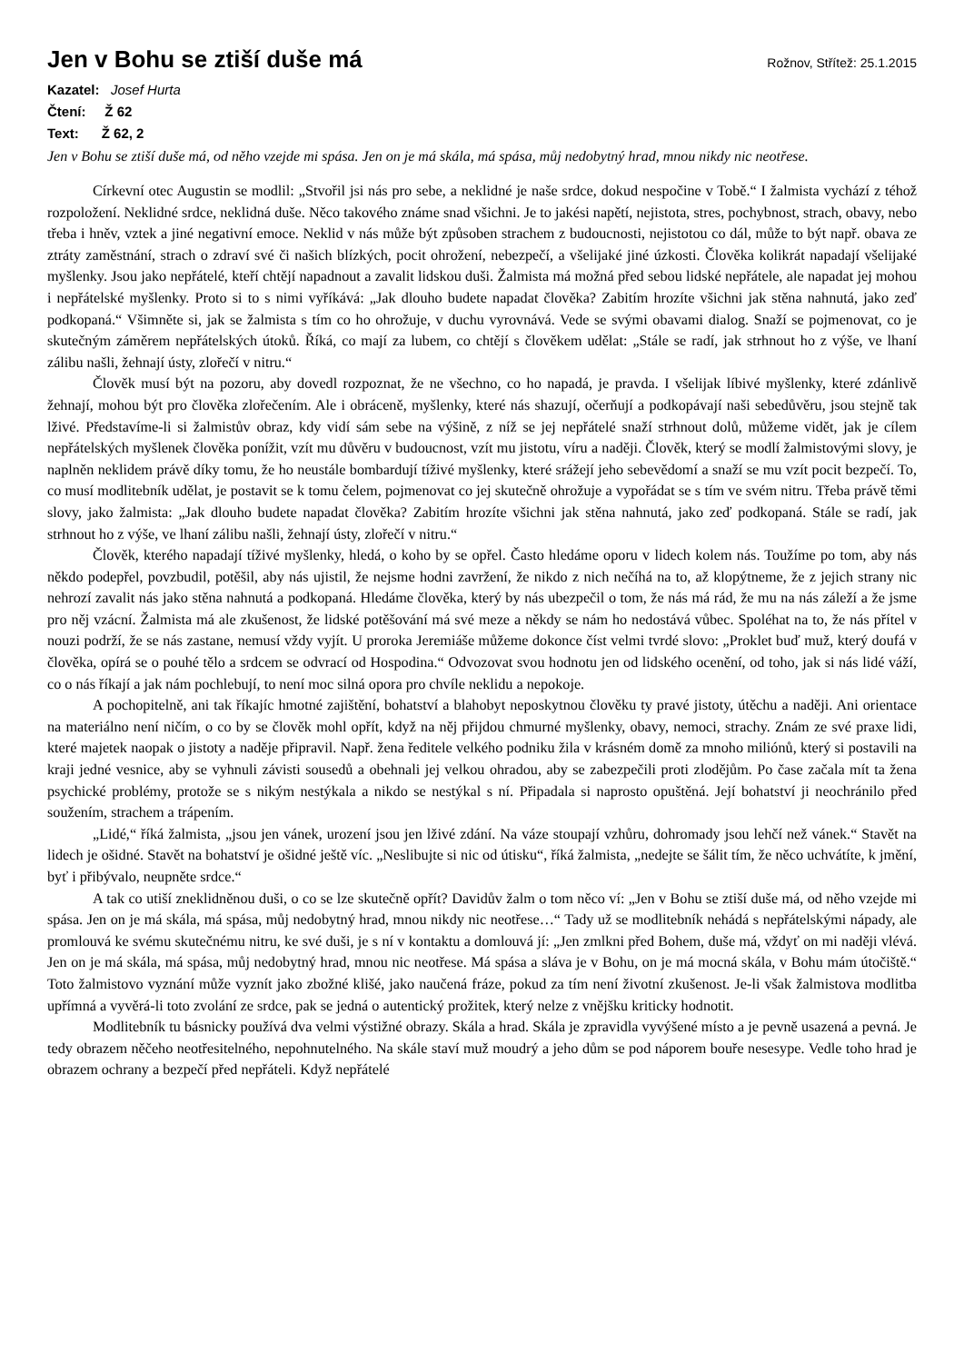Jen v Bohu se ztiší duše má
Rožnov, Střítež: 25.1.2015
Kazatel: Josef Hurta
Čtení: Ž 62
Text: Ž 62, 2
Jen v Bohu se ztiší duše má, od něho vzejde mi spása. Jen on je má skála, má spása, můj nedobytný hrad, mnou nikdy nic neotřese.
Církevní otec Augustin se modlil: „Stvořil jsi nás pro sebe, a neklidné je naše srdce, dokud nespočine v Tobě.“ I žalmista vychází z téhož rozpoložení. Neklidné srdce, neklidná duše. Něco takového známe snad všichni. Je to jakési napětí, nejistota, stres, pochybnost, strach, obavy, nebo třeba i hněv, vztek a jiné negativní emoce. Neklid v nás může být způsoben strachem z budoucnosti, nejistotou co dál, může to být např. obava ze ztráty zaměstnání, strach o zdraví své či našich blízkých, pocit ohrožení, nebezpečí, a všelijaké jiné úzkosti. Člověka kolikrát napadají všelijaké myšlenky. Jsou jako nepřátelé, kteří chtějí napadnout a zavalit lidskou duši. Žalmista má možná před sebou lidské nepřátele, ale napadat jej mohou i nepřátelské myšlenky. Proto si to s nimi vyříkává: „Jak dlouho budete napadat člověka? Zabitím hrozíte všichni jak stěna nahnutá, jako zeď podkopaná.“ Všimněte si, jak se žalmista s tím co ho ohrožuje, v duchu vyrovnává. Vede se svými obavami dialog. Snaží se pojmenovat, co je skutečným záměrem nepřátelských útoků. Říká, co mají za lubem, co chtějí s člověkem udělat: „Stále se radí, jak strhnout ho z výše, ve lhaní zálibu našli, žehnají ústy, zlořečí v nitru.“
Člověk musí být na pozoru, aby dovedl rozpoznat, že ne všechno, co ho napadá, je pravda. I všelijak líbivé myšlenky, které zdánlivě žehnají, mohou být pro člověka zlořečením. Ale i obráceně, myšlenky, které nás shazují, očerňují a podkopávají naši sebedůvěru, jsou stejně tak lživé. Představíme-li si žalmistův obraz, kdy vidí sám sebe na výšině, z níž se jej nepřátelé snaží strhnout dolů, můžeme vidět, jak je cílem nepřátelských myšlenek člověka ponížit, vzít mu důvěru v budoucnost, vzít mu jistotu, víru a naději. Člověk, který se modlí žalmistovými slovy, je naplněn neklidem právě díky tomu, že ho neustále bombardují tíživé myšlenky, které srážejí jeho sebevědomí a snaží se mu vzít pocit bezpečí. To, co musí modlitebník udělat, je postavit se k tomu čelem, pojmenovat co jej skutečně ohrožuje a vypořádat se s tím ve svém nitru. Třeba právě těmi slovy, jako žalmista: „Jak dlouho budete napadat člověka? Zabitím hrozíte všichni jak stěna nahnutá, jako zeď podkopaná. Stále se radí, jak strhnout ho z výše, ve lhaní zálibu našli, žehnají ústy, zlořečí v nitru.“
Člověk, kterého napadají tíživé myšlenky, hledá, o koho by se opřel. Často hledáme oporu v lidech kolem nás. Toužíme po tom, aby nás někdo podepřel, povzbudil, potěšil, aby nás ujistil, že nejsme hodni zavržení, že nikdo z nich nečíhá na to, až klopýtneme, že z jejich strany nic nehrozí zavalit nás jako stěna nahnutá a podkopaná. Hledáme člověka, který by nás ubezpečil o tom, že nás má rád, že mu na nás záleží a že jsme pro něj vzácní. Žalmista má ale zkušenost, že lidské potěšování má své meze a někdy se nám ho nedostává vůbec. Spoléhat na to, že nás přítel v nouzi podrží, že se nás zastane, nemusí vždy vyjít. U proroka Jeremiáše můžeme dokonce číst velmi tvrdé slovo: „Proklet buď muž, který doufá v člověka, opírá se o pouhé tělo a srdcem se odvrací od Hospodina.“ Odvozovat svou hodnotu jen od lidského ocenění, od toho, jak si nás lidé váží, co o nás říkají a jak nám pochlebují, to není moc silná opora pro chvíle neklidu a nepokoje.
A pochopitelně, ani tak říkajíc hmotné zajištění, bohatství a blahobyt neposkytnou člověku ty pravé jistoty, útěchu a naději. Ani orientace na materiálno není ničím, o co by se člověk mohl opřít, když na něj přijdou chmurné myšlenky, obavy, nemoci, strachy. Znám ze své praxe lidi, které majetek naopak o jistoty a naděje připravil. Např. žena ředitele velkého podniku žila v krásném domě za mnoho miliónů, který si postavili na kraji jedné vesnice, aby se vyhnuli závisti sousedů a obehnali jej velkou ohradou, aby se zabezpečili proti zlodějům. Po čase začala mít ta žena psychické problémy, protože se s nikým nestýkala a nikdo se nestýkal s ní. Připadala si naprosto opuštěná. Její bohatství ji neochránilo před soužením, strachem a trápením.
„Lidé,“ říká žalmista, „jsou jen vánek, urození jsou jen lživé zdání. Na váze stoupají vzhůru, dohromady jsou lehčí než vánek.“ Stavět na lidech je ošidné. Stavět na bohatství je ošidné ještě víc. „Neslibujte si nic od útisku“, říká žalmista, „nedejte se šálit tím, že něco uchvátíte, k jmění, byť i přibývalo, neupněte srdce.“
A tak co utiší zneklidněnou duši, o co se lze skutečně opřít? Davidův žalm o tom něco ví: „Jen v Bohu se ztiší duše má, od něho vzejde mi spása. Jen on je má skála, má spása, můj nedobytný hrad, mnou nikdy nic neotřese…“ Tady už se modlitebník nehádá s nepřátelskými nápady, ale promlouvá ke svému skutečnému nitru, ke své duši, je s ní v kontaktu a domlouvá jí: „Jen zmlkni před Bohem, duše má, vždyť on mi naději vlévá. Jen on je má skála, má spása, můj nedobytný hrad, mnou nic neotřese. Má spása a sláva je v Bohu, on je má mocná skála, v Bohu mám útočiště.“ Toto žalmistovo vyznání může vyznít jako zbožné klišé, jako naučená fráze, pokud za tím není životní zkušenost. Je-li však žalmistova modlitba upřímná a vyvěrá-li toto zvolání ze srdce, pak se jedná o autentický prožitek, který nelze z vnějšku kriticky hodnotit.
Modlitebník tu básnicky používá dva velmi výstižné obrazy. Skála a hrad. Skála je zpravidla vyvýšené místo a je pevně usazená a pevná. Je tedy obrazem něčeho neotřesitelného, nepohnutelného. Na skále staví muž moudrý a jeho dům se pod náporem bouře nesesype. Vedle toho hrad je obrazem ochrany a bezpečí před nepřáteli. Když nepřátelé